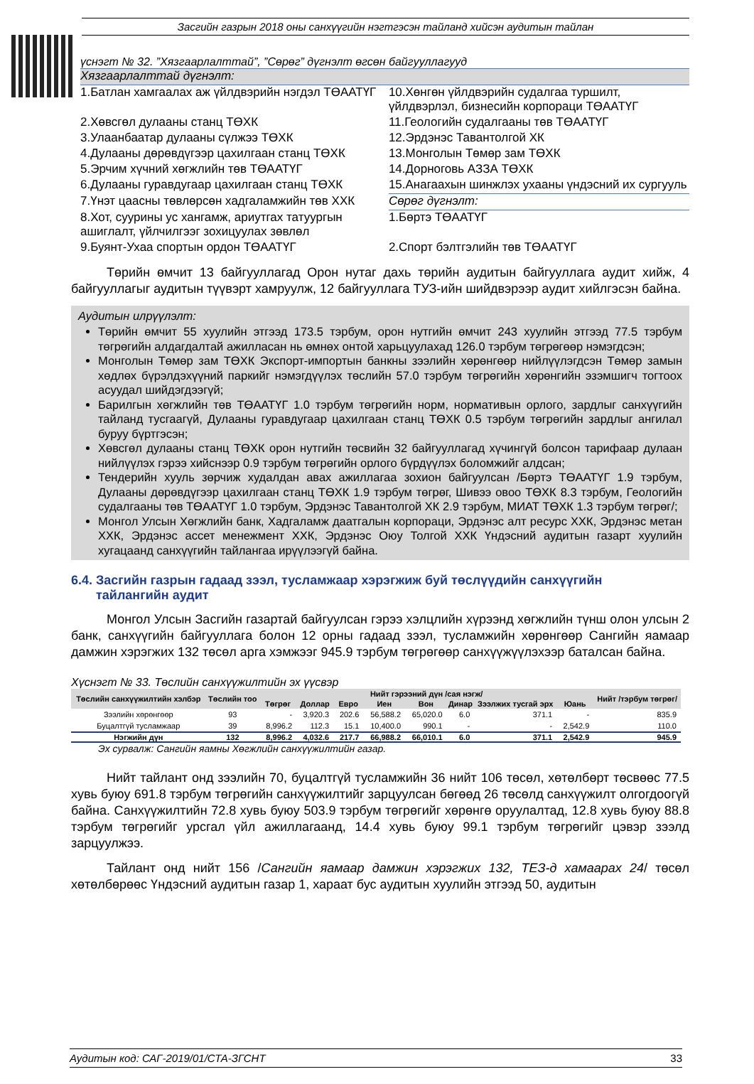Засгийн газрын 2018 оны санхүүгийн нэгтгэсэн тайланд хийсэн аудитын тайлан
үснэгт № 32. ”Хязгаарлалттай”, ”Сөрөг” дүгнэлт өгсөн байгууллагууд
| Хязгаарлалттай дүгнэлт: | |
| 1.Батлан хамгаалах аж үйлдвэрийн нэгдэл ТӨААТҮГ | 10.Хөнгөн үйлдвэрийн судалгаа туршилт, үйлдвэрлэл, бизнесийн корпораци ТӨААТҮГ |
| 2.Хөвсгөл дулааны станц ТӨХК | 11.Геологийн судалгааны төв ТӨААТҮГ |
| 3.Улаанбаатар дулааны сүлжээ ТӨХК | 12.Эрдэнэс Тавантолгой ХК |
| 4.Дулааны дөрөвдүгээр цахилгаан станц ТӨХК | 13.Монголын Төмөр зам ТӨХК |
| 5.Эрчим хүчний хөгжлийн төв ТӨААТҮГ | 14.Дорноговь АЗЗА ТӨХК |
| 6.Дулааны гуравдугаар цахилгаан станц ТӨХК | 15.Анагаахын шинжлэх ухааны үндэсний их сургууль |
| 7.Үнэт цаасны төвлөрсөн хадгаламжийн төв ХХК | Сөрөг дүгнэлт: |
| 8.Хот, суурины ус хангамж, ариутгах татуургын ашиглалт, үйлчилгээг зохицуулах зөвлөл | 1.Бөртэ ТӨААТҮГ |
| 9.Буянт-Ухаа спортын ордон ТӨААТҮГ | 2.Спорт бэлтгэлийн төв ТӨААТҮГ |
Төрийн өмчит 13 байгууллагад Орон нутаг дахь төрийн аудитын байгууллага аудит хийж, 4 байгууллагыг аудитын түүвэрт хамруулж, 12 байгууллага ТУЗ-ийн шийдвэрээр аудит хийлгэсэн байна.
Аудитын илрүүлэлт:
Төрийн өмчит 55 хуулийн этгээд 173.5 тэрбум, орон нутгийн өмчит 243 хуулийн этгээд 77.5 тэрбум төгрөгийн алдагдалтай ажилласан нь өмнөх онтой харьцуулахад 126.0 тэрбум төгрөгөөр нэмэгдсэн;
Монголын Төмөр зам ТӨХК Экспорт-импортын банкны зээлийн хөрөнгөөр нийлүүлэгдсэн Төмөр замын хөдлөх бүрэлдэхүүний паркийг нэмэгдүүлэх төслийн 57.0 тэрбум төгрөгийн хөрөнгийн эзэмшигч тогтоох асуудал шийдэгдээгүй;
Барилгын хөгжлийн төв ТӨААТҮГ 1.0 тэрбум төгрөгийн норм, нормативын орлого, зардлыг санхүүгийн тайланд тусгаагүй, Дулааны гуравдугаар цахилгаан станц ТӨХК 0.5 тэрбум төгрөгийн зардлыг ангилал буруу бүртгэсэн;
Хөвсгөл дулааны станц ТӨХК орон нутгийн төсвийн 32 байгууллагад хүчингүй болсон тарифаар дулаан нийлүүлэх гэрээ хийснээр 0.9 тэрбум төгрөгийн орлого бүрдүүлэх боломжийг алдсан;
Тендерийн хууль зөрчиж худалдан авах ажиллагаа зохион байгуулсан /Бөртэ ТӨААТҮГ 1.9 тэрбум, Дулааны дөрөвдүгээр цахилгаан станц ТӨХК 1.9 тэрбум төгрөг, Шивээ овоо ТӨХК 8.3 тэрбум, Геологийн судалгааны төв ТӨААТҮГ 1.0 тэрбум, Эрдэнэс Тавантолгой ХК 2.9 тэрбум, МИАТ ТӨХК 1.3 тэрбум төгрөг/;
Монгол Улсын Хөгжлийн банк, Хадгаламж даатгалын корпораци, Эрдэнэс алт ресурс ХХК, Эрдэнэс метан ХХК, Эрдэнэс ассет менежмент ХХК, Эрдэнэс Оюу Толгой ХХК Үндэсний аудитын газарт хуулийн хугацаанд санхүүгийн тайлангаа ирүүлээгүй байна.
6.4. Засгийн газрын гадаад зээл, тусламжаар хэрэгжиж буй төслүүдийн санхүүгийн
тайлангийн аудит
Монгол Улсын Засгийн газартай байгуулсан гэрээ хэлцлийн хүрээнд хөгжлийн түнш олон улсын 2 банк, санхүүгийн байгууллага болон 12 орны гадаад зээл, тусламжийн хөрөнгөөр Сангийн яамаар дамжин хэрэгжих 132 төсөл арга хэмжээг 945.9 тэрбум төгрөгөөр санхүүжүүлэхээр баталсан байна.
Хүснэгт № 33. Төслийн санхүүжилтийн эх үүсвэр
| Төслийн санхүүжилтийн хэлбэр | Төслийн тоо | Нийт гэрээний дүн /сая нэгж/ | | | | | | | | Нийт /тэрбум төгрөг/ |
| --- | --- | --- | --- | --- | --- | --- | --- | --- | --- | --- |
| | | Төгрөг | Доллар | Евро | Иен | Вон | Динар | Зээлжих тусгай эрх | Юань | |
| Зээлийн хөрөнгөөр | 93 | - | 3,920.3 | 202.6 | 56,588.2 | 65,020.0 | 6.0 | 371.1 | - | 835.9 |
| Буцалтгүй тусламжаар | 39 | 8,996.2 | 112.3 | 15.1 | 10,400.0 | 990.1 | - | - | 2,542.9 | 110.0 |
| Нэгжийн дүн | 132 | 8,996.2 | 4,032.6 | 217.7 | 66,988.2 | 66,010.1 | 6.0 | 371.1 | 2,542.9 | 945.9 |
Эх сурвалж: Сангийн яамны Хөгжлийн санхүүжилтийн газар.
Нийт тайлант онд зээлийн 70, буцалтгүй тусламжийн 36 нийт 106 төсөл, хөтөлбөрт төсвөөс 77.5 хувь буюу 691.8 тэрбум төгрөгийн санхүүжилтийг зарцуулсан бөгөөд 26 төсөлд санхүүжилт олгогдоогүй байна. Санхүүжилтийн 72.8 хувь буюу 503.9 тэрбум төгрөгийг хөрөнгө оруулалтад, 12.8 хувь буюу 88.8 тэрбум төгрөгийг урсгал үйл ажиллагаанд, 14.4 хувь буюу 99.1 тэрбум төгрөгийг цэвэр зээлд зарцуулжээ.
Тайлант онд нийт 156 /Сангийн яамаар дамжин хэрэгжих 132, ТЕЗ-д хамаарах 24/ төсөл хөтөлбөрөөс Үндэсний аудитын газар 1, хараат бус аудитын хуулийн этгээд 50, аудитын
Аудитын код: САГ-2019/01/СТА-ЗГСНТ 33